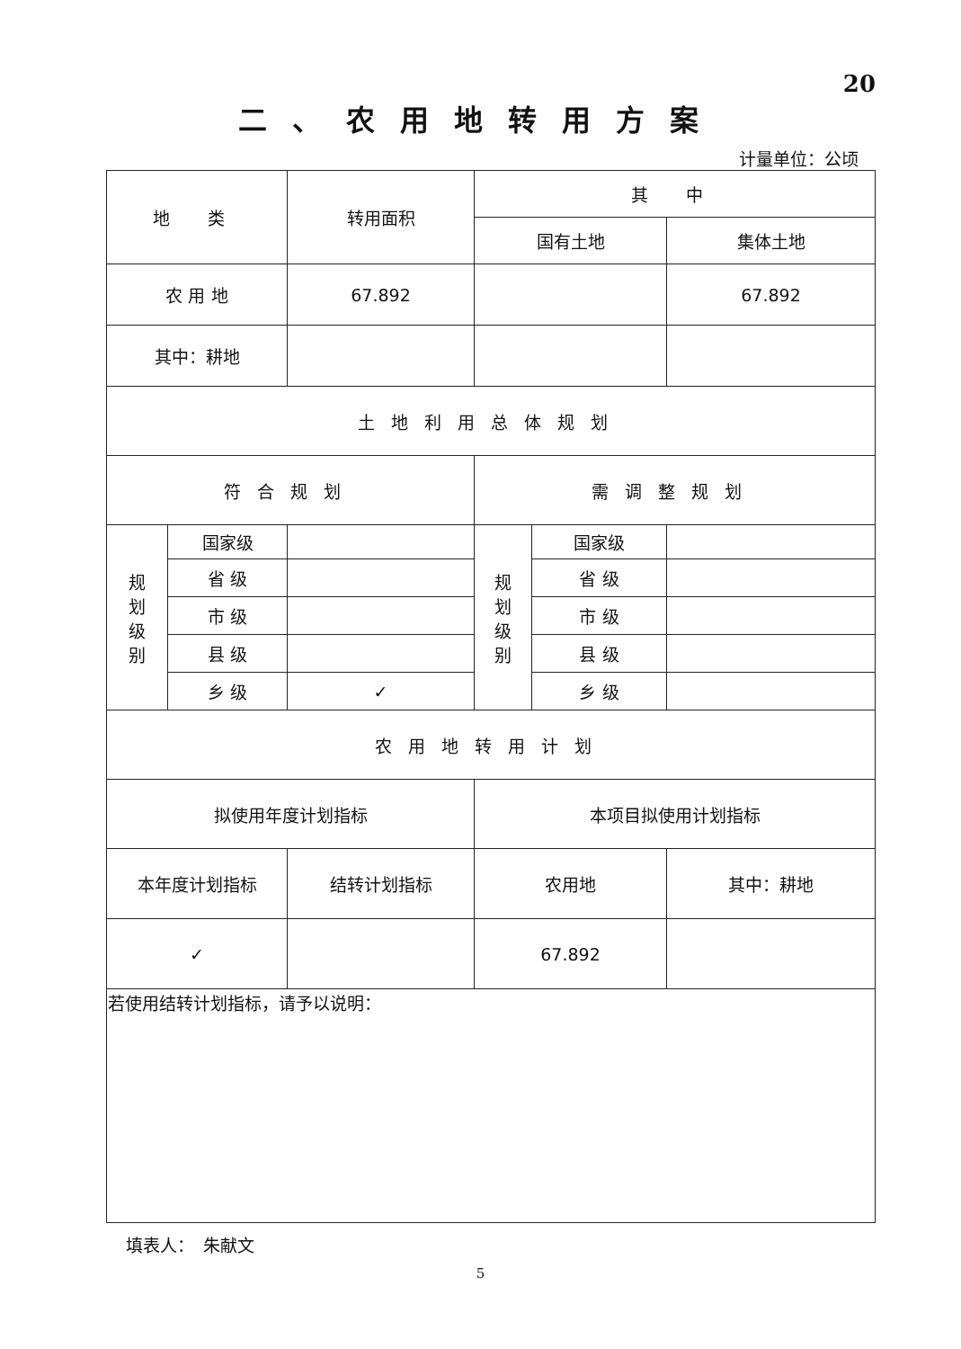20
二、农用地转用方案
计量单位：公顷
| 地 类 | | 转用面积 | 其 中 | | |
| | | | 国有土地 | | 集体土地 |
| 农 用 地 | | 67.892 | | | 67.892 |
| 其中：耕地 | | | | | |
| 土地利用总体规划 | | | | | |
| 符合规划 | | | 需调整规划 | | |
| 规 划 级 别 | 国家级 | | 规 划 级 别 | 国家级 | |
| | 省 级 | | | 省 级 | |
| | 市 级 | | | 市 级 | |
| | 县 级 | | | 县 级 | |
| | 乡 级 | ✓ | | 乡 级 | |
| 农用地转用计划 | | | | | |
| 拟使用年度计划指标 | | | 本项目拟使用计划指标 | | |
| 本年度计划指标 | | 结转计划指标 | 农用地 | | 其中：耕地 |
| ✓ | | | 67.892 | | |
| 若使用结转计划指标，请予以说明： | | | | | |
填表人：　朱献文
5